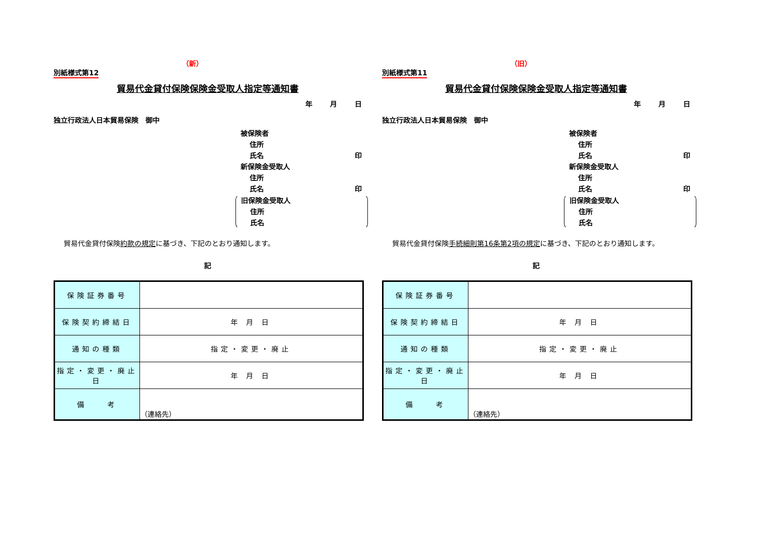（新）
別紙様式第12
貿易代金貸付保険保険金受取人指定等通知書
年 月 日
独立行政法人日本貿易保険　御中
被保険者
住所
氏名 印
新保険金受取人
住所
氏名 印
旧保険金受取人
住所
氏名
貿易代金貸付保険約款の規定に基づき、下記のとおり通知します。
記
| 保険証券番号 | |
| 保険契約締結日 | 年 月 日 |
| 通知の種類 | 指定・変更・廃止 |
| 指定・変更・廃止日 | 年 月 日 |
| 備 考 | （連絡先） |
（旧）
別紙様式第11
貿易代金貸付保険保険金受取人指定等通知書
年 月 日
独立行政法人日本貿易保険　御中
被保険者
住所
氏名 印
新保険金受取人
住所
氏名 印
旧保険金受取人
住所
氏名
貿易代金貸付保険手続細則第16条第2項の規定に基づき、下記のとおり通知します。
記
| 保険証券番号 | |
| 保険契約締結日 | 年 月 日 |
| 通知の種類 | 指定・変更・廃止 |
| 指定・変更・廃止日 | 年 月 日 |
| 備 考 | （連絡先） |